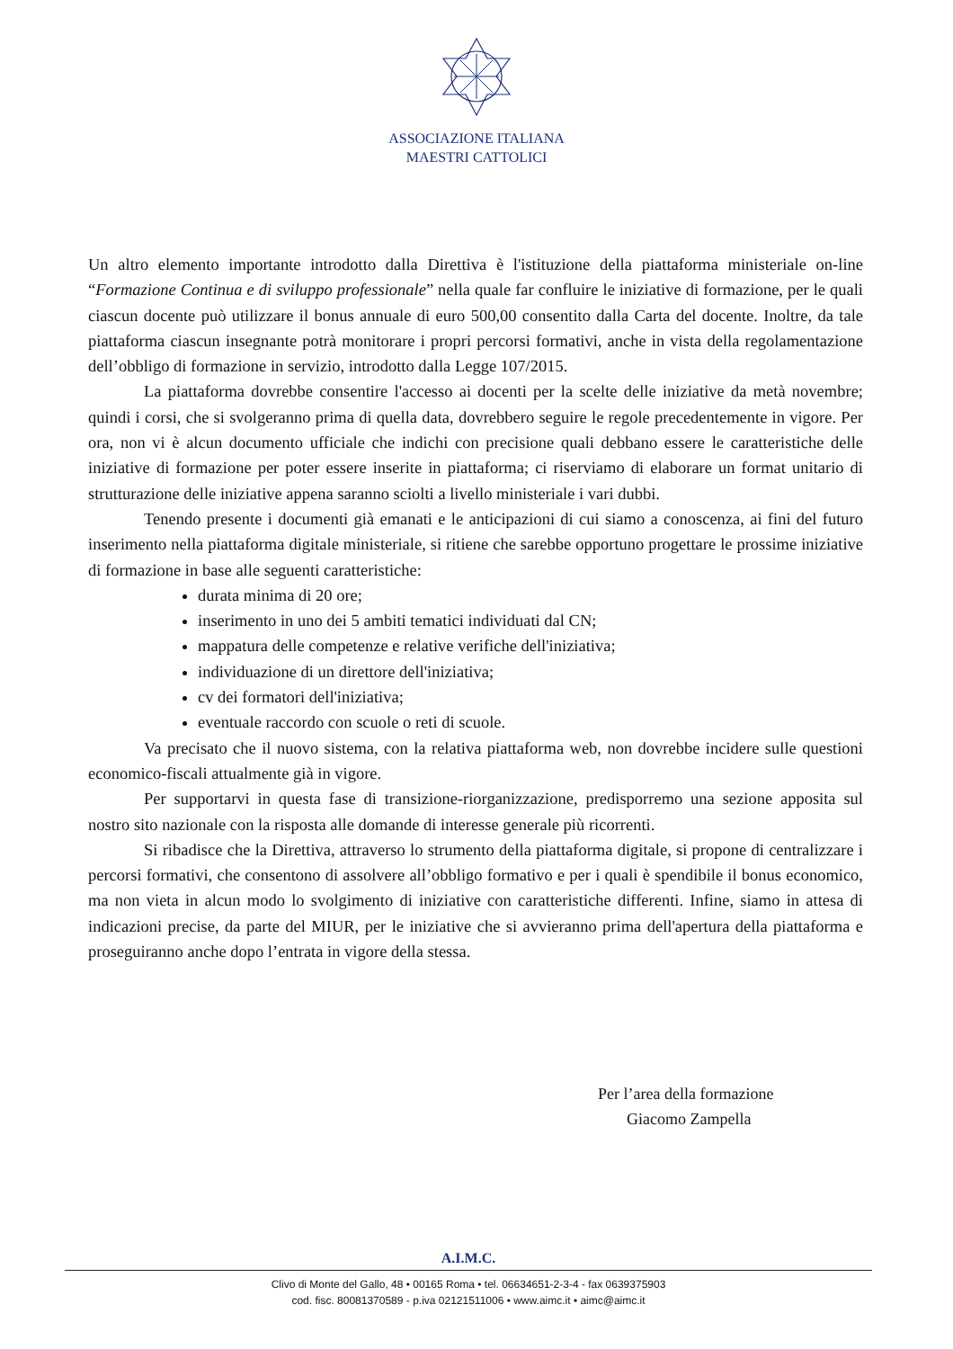ASSOCIAZIONE ITALIANA
MAESTRI CATTOLICI
Un altro elemento importante introdotto dalla Direttiva è l'istituzione della piattaforma ministeriale on-line “Formazione Continua e di sviluppo professionale” nella quale far confluire le iniziative di formazione, per le quali ciascun docente può utilizzare il bonus annuale di euro 500,00 consentito dalla Carta del docente. Inoltre, da tale piattaforma ciascun insegnante potrà monitorare i propri percorsi formativi, anche in vista della regolamentazione dell’obbligo di formazione in servizio, introdotto dalla Legge 107/2015.
La piattaforma dovrebbe consentire l'accesso ai docenti per la scelte delle iniziative da metà novembre; quindi i corsi, che si svolgeranno prima di quella data, dovrebbero seguire le regole precedentemente in vigore. Per ora, non vi è alcun documento ufficiale che indichi con precisione quali debbano essere le caratteristiche delle iniziative di formazione per poter essere inserite in piattaforma; ci riserviamo di elaborare un format unitario di strutturazione delle iniziative appena saranno sciolti a livello ministeriale i vari dubbi.
Tenendo presente i documenti già emanati e le anticipazioni di cui siamo a conoscenza, ai fini del futuro inserimento nella piattaforma digitale ministeriale, si ritiene che sarebbe opportuno progettare le prossime iniziative di formazione in base alle seguenti caratteristiche:
durata minima di 20 ore;
inserimento in uno dei 5 ambiti tematici individuati dal CN;
mappatura delle competenze e relative verifiche dell'iniziativa;
individuazione di un direttore dell'iniziativa;
cv dei formatori dell'iniziativa;
eventuale raccordo con scuole o reti di scuole.
Va precisato che il nuovo sistema, con la relativa piattaforma web, non dovrebbe incidere sulle questioni economico-fiscali attualmente già in vigore.
Per supportarvi in questa fase di transizione-riorganizzazione, predisporremo una sezione apposita sul nostro sito nazionale con la risposta alle domande di interesse generale più ricorrenti.
Si ribadisce che la Direttiva, attraverso lo strumento della piattaforma digitale, si propone di centralizzare i percorsi formativi, che consentono di assolvere all’obbligo formativo e per i quali è spendibile il bonus economico, ma non vieta in alcun modo lo svolgimento di iniziative con caratteristiche differenti. Infine, siamo in attesa di indicazioni precise, da parte del MIUR, per le iniziative che si avvieranno prima dell'apertura della piattaforma e proseguiranno anche dopo l’entrata in vigore della stessa.
Per l’area della formazione
Giacomo Zampella
A.I.M.C.
Clivo di Monte del Gallo, 48 • 00165 Roma • tel. 06634651-2-3-4 - fax 0639375903
cod. fisc. 80081370589 - p.iva 02121511006 • www.aimc.it • aimc@aimc.it